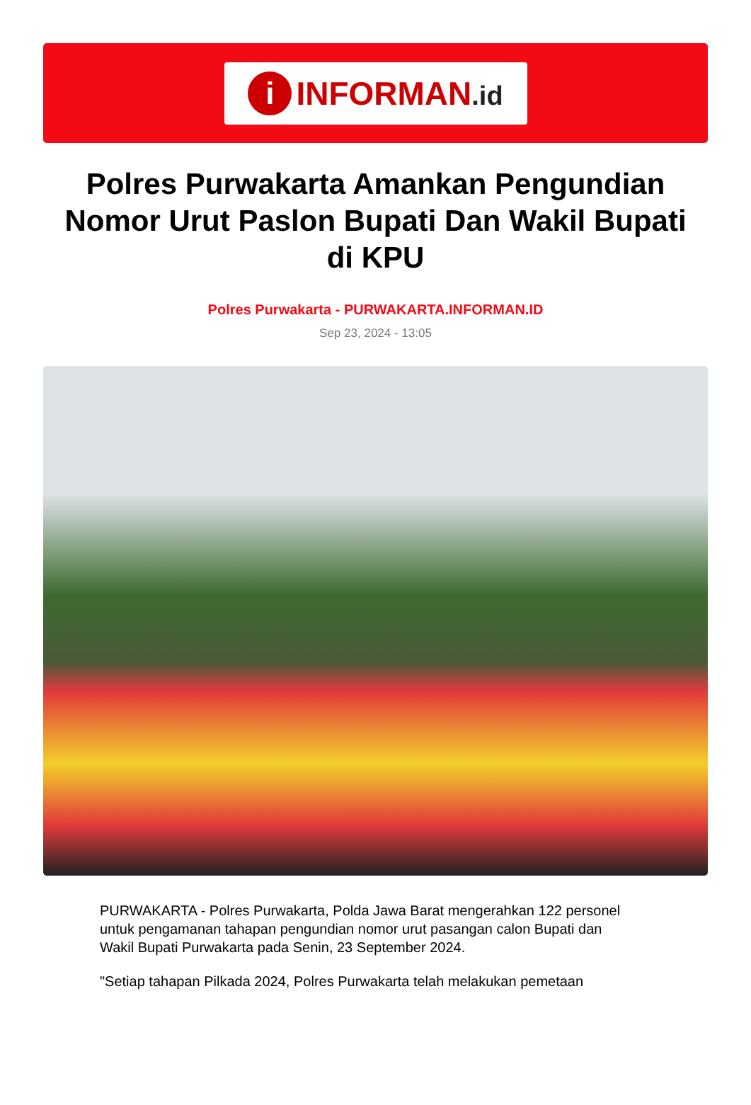i
INFORMAN.id
Polres Purwakarta Amankan Pengundian Nomor Urut Paslon Bupati Dan Wakil Bupati di KPU
Polres Purwakarta - PURWAKARTA.INFORMAN.ID
Sep 23, 2024 - 13:05
PURWAKARTA - Polres Purwakarta, Polda Jawa Barat mengerahkan 122 personel untuk pengamanan tahapan pengundian nomor urut pasangan calon Bupati dan Wakil Bupati Purwakarta pada Senin, 23 September 2024.
"Setiap tahapan Pilkada 2024, Polres Purwakarta telah melakukan pemetaan